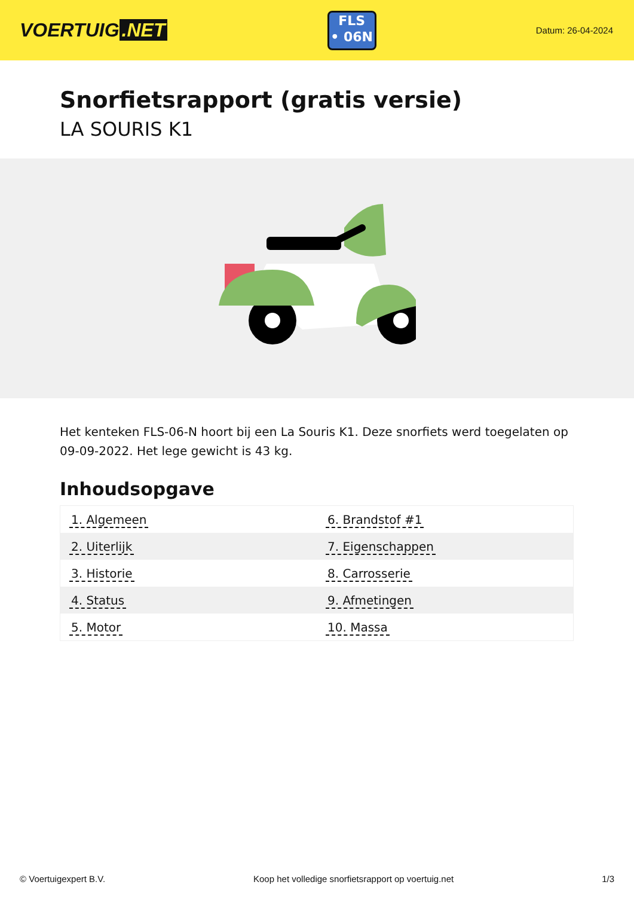VOERTUIG.NET
FLS
• 06N
Datum: 26-04-2024
Snorfietsrapport (gratis versie)
LA SOURIS K1
Het kenteken FLS-06-N hoort bij een La Souris K1. Deze snorfiets werd toegelaten op 09-09-2022. Het lege gewicht is 43 kg.
Inhoudsopgave
| 1. Algemeen | 6. Brandstof #1 |
| 2. Uiterlijk | 7. Eigenschappen |
| 3. Historie | 8. Carrosserie |
| 4. Status | 9. Afmetingen |
| 5. Motor | 10. Massa |
© Voertuigexpert B.V. Koop het volledige snorfietsrapport op voertuig.net 1/3